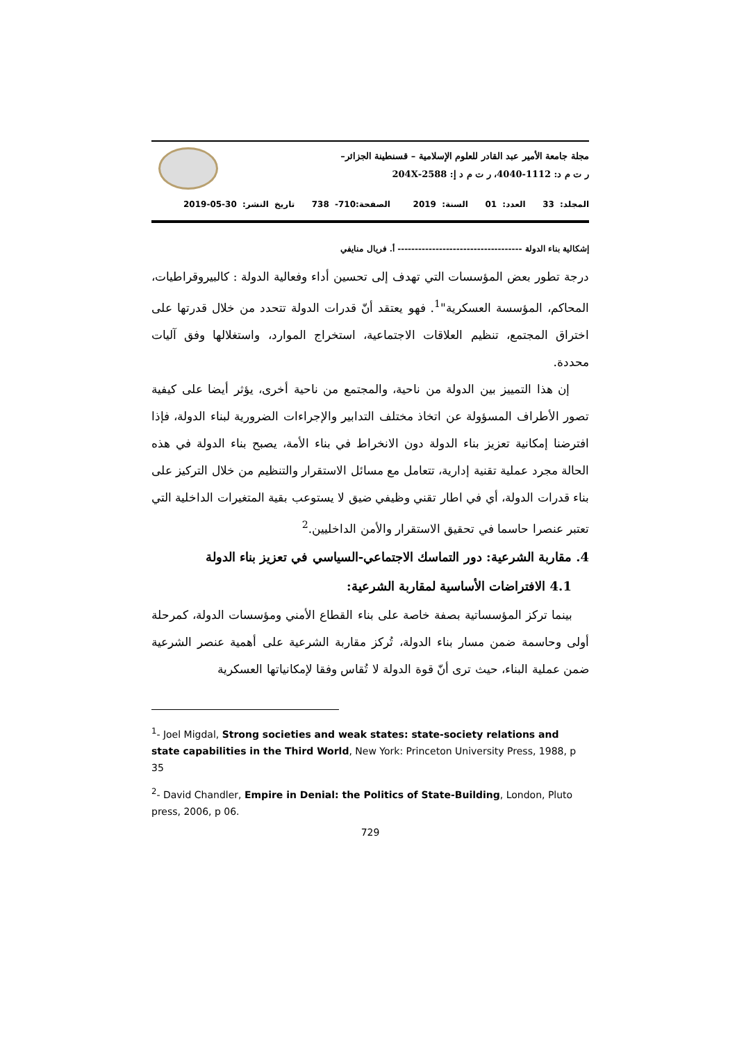مجلة جامعة الأمير عبد القادر للعلوم الإسلامية – قسنطينة الجزائر–
ر ت م د: 1112-4040، ر ت م د إ: 2588-204X
المجلد: 33 العدد: 01 السنة: 2019 الصفحة:710- 738 تاريخ النشر: 30-05-2019
إشكالية بناء الدولة ------------------------------------ أ. فريال منايفي
درجة تطور بعض المؤسسات التي تهدف إلى تحسين أداء وفعالية الدولة : كالبيروقراطيات، المحاكم، المؤسسة العسكرية"<sup>1</sup>. فهو يعتقد أنّ قدرات الدولة تتحدد من خلال قدرتها على اختراق المجتمع، تنظيم العلاقات الاجتماعية، استخراج الموارد، واستغلالها وفق آليات محددة.
إن هذا التمييز بين الدولة من ناحية، والمجتمع من ناحية أخرى، يؤثر أيضا على كيفية تصور الأطراف المسؤولة عن اتخاذ مختلف التدابير والإجراءات الضرورية لبناء الدولة، فإذا افترضنا إمكانية تعزيز بناء الدولة دون الانخراط في بناء الأمة، يصبح بناء الدولة في هذه الحالة مجرد عملية تقنية إدارية، تتعامل مع مسائل الاستقرار والتنظيم من خلال التركيز على بناء قدرات الدولة، أي في اطار تقني وظيفي ضيق لا يستوعب بقية المتغيرات الداخلية التي تعتبر عنصرا حاسما في تحقيق الاستقرار والأمن الداخليين.<sup>2</sup>
4. مقاربة الشرعية: دور التماسك الاجتماعي-السياسي في تعزيز بناء الدولة
4.1 الافتراضات الأساسية لمقاربة الشرعية:
بينما تركز المؤسساتية بصفة خاصة على بناء القطاع الأمني ومؤسسات الدولة، كمرحلة أولى وحاسمة ضمن مسار بناء الدولة، تُركز مقاربة الشرعية على أهمية عنصر الشرعية ضمن عملية البناء، حيث ترى أنّ قوة الدولة لا تُقاس وفقا لإمكانياتها العسكرية
<sup>1</sup>- Joel Migdal, Strong societies and weak states: state-society relations and state capabilities in the Third World, New York: Princeton University Press, 1988, p 35
<sup>2</sup>- David Chandler, Empire in Denial: the Politics of State-Building, London, Pluto press, 2006, p 06.
729